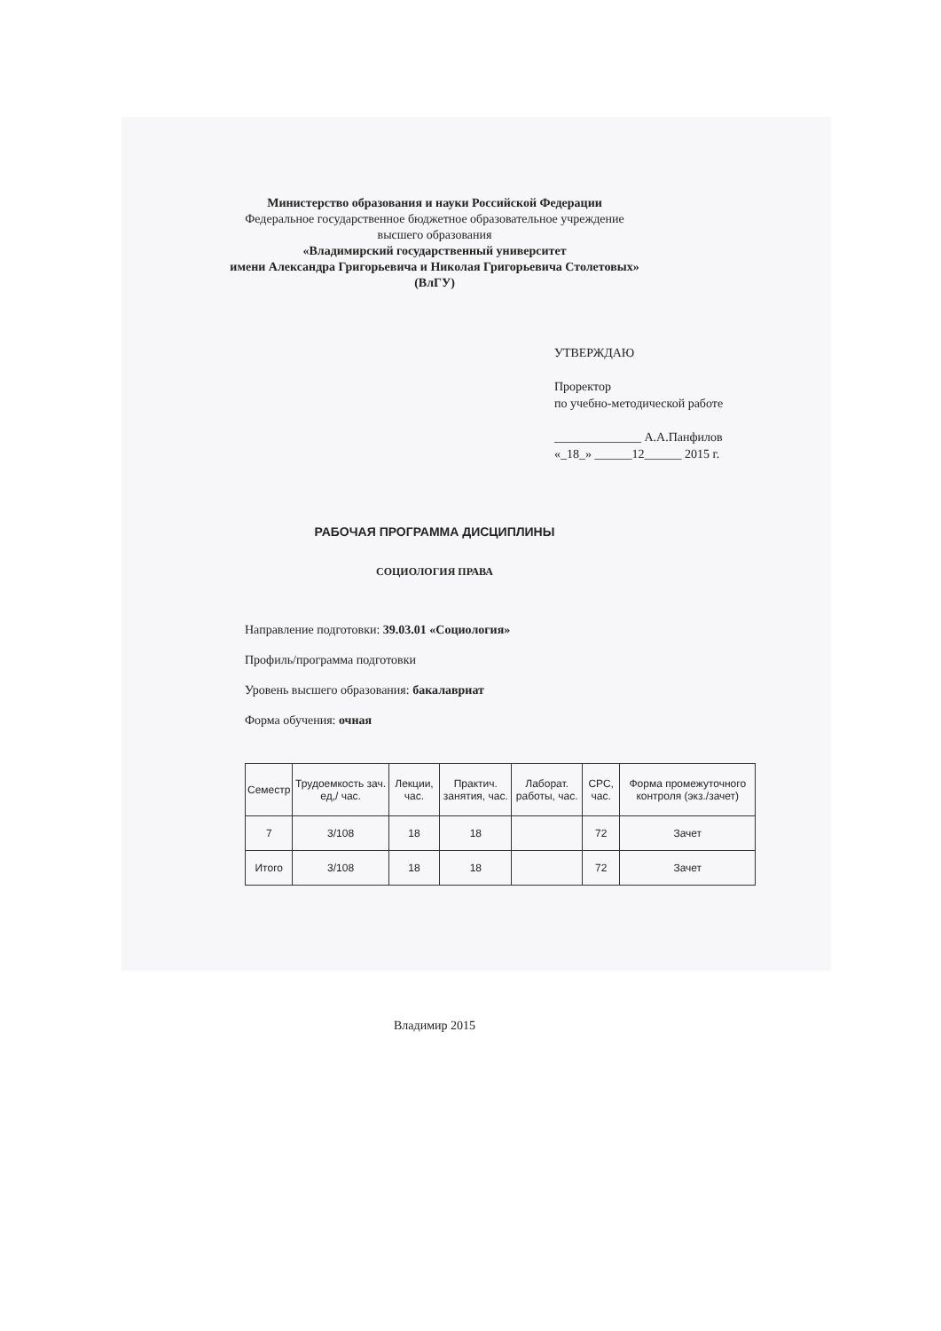Министерство образования и науки Российской Федерации
Федеральное государственное бюджетное образовательное учреждение
высшего образования
«Владимирский государственный университет
имени Александра Григорьевича и Николая Григорьевича Столетовых»
(ВлГУ)
УТВЕРЖДАЮ
Проректор
по учебно-методической работе
______________ А.А.Панфилов
«_18_» ______12______ 2015 г.
РАБОЧАЯ ПРОГРАММА ДИСЦИПЛИНЫ
СОЦИОЛОГИЯ ПРАВА
Направление подготовки: 39.03.01 «Социология»
Профиль/программа подготовки
Уровень высшего образования: бакалавриат
Форма обучения: очная
| Семестр | Трудоемкость зач. ед,/ час. | Лекции, час. | Практич. занятия, час. | Лаборат. работы, час. | СРС, час. | Форма промежуточного контроля (экз./зачет) |
| --- | --- | --- | --- | --- | --- | --- |
| 7 | 3/108 | 18 | 18 | | 72 | Зачет |
| Итого | 3/108 | 18 | 18 | | 72 | Зачет |
Владимир 2015